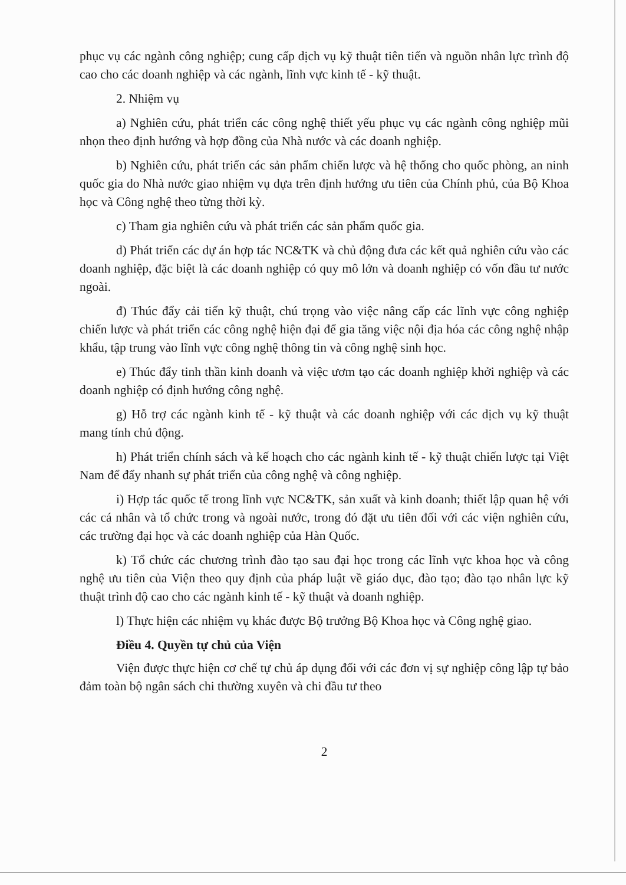phục vụ các ngành công nghiệp; cung cấp dịch vụ kỹ thuật tiên tiến và nguồn nhân lực trình độ cao cho các doanh nghiệp và các ngành, lĩnh vực kinh tế - kỹ thuật.
2. Nhiệm vụ
a) Nghiên cứu, phát triển các công nghệ thiết yếu phục vụ các ngành công nghiệp mũi nhọn theo định hướng và hợp đồng của Nhà nước và các doanh nghiệp.
b) Nghiên cứu, phát triển các sản phẩm chiến lược và hệ thống cho quốc phòng, an ninh quốc gia do Nhà nước giao nhiệm vụ dựa trên định hướng ưu tiên của Chính phủ, của Bộ Khoa học và Công nghệ theo từng thời kỳ.
c) Tham gia nghiên cứu và phát triển các sản phẩm quốc gia.
d) Phát triển các dự án hợp tác NC&TK và chủ động đưa các kết quả nghiên cứu vào các doanh nghiệp, đặc biệt là các doanh nghiệp có quy mô lớn và doanh nghiệp có vốn đầu tư nước ngoài.
đ) Thúc đẩy cải tiến kỹ thuật, chú trọng vào việc nâng cấp các lĩnh vực công nghiệp chiến lược và phát triển các công nghệ hiện đại để gia tăng việc nội địa hóa các công nghệ nhập khẩu, tập trung vào lĩnh vực công nghệ thông tin và công nghệ sinh học.
e) Thúc đẩy tinh thần kinh doanh và việc ươm tạo các doanh nghiệp khởi nghiệp và các doanh nghiệp có định hướng công nghệ.
g) Hỗ trợ các ngành kinh tế - kỹ thuật và các doanh nghiệp với các dịch vụ kỹ thuật mang tính chủ động.
h) Phát triển chính sách và kế hoạch cho các ngành kinh tế - kỹ thuật chiến lược tại Việt Nam để đẩy nhanh sự phát triển của công nghệ và công nghiệp.
i) Hợp tác quốc tế trong lĩnh vực NC&TK, sản xuất và kinh doanh; thiết lập quan hệ với các cá nhân và tổ chức trong và ngoài nước, trong đó đặt ưu tiên đối với các viện nghiên cứu, các trường đại học và các doanh nghiệp của Hàn Quốc.
k) Tổ chức các chương trình đào tạo sau đại học trong các lĩnh vực khoa học và công nghệ ưu tiên của Viện theo quy định của pháp luật về giáo dục, đào tạo; đào tạo nhân lực kỹ thuật trình độ cao cho các ngành kinh tế - kỹ thuật và doanh nghiệp.
l) Thực hiện các nhiệm vụ khác được Bộ trưởng Bộ Khoa học và Công nghệ giao.
Điều 4. Quyền tự chủ của Viện
Viện được thực hiện cơ chế tự chủ áp dụng đối với các đơn vị sự nghiệp công lập tự bảo đảm toàn bộ ngân sách chi thường xuyên và chi đầu tư theo
2